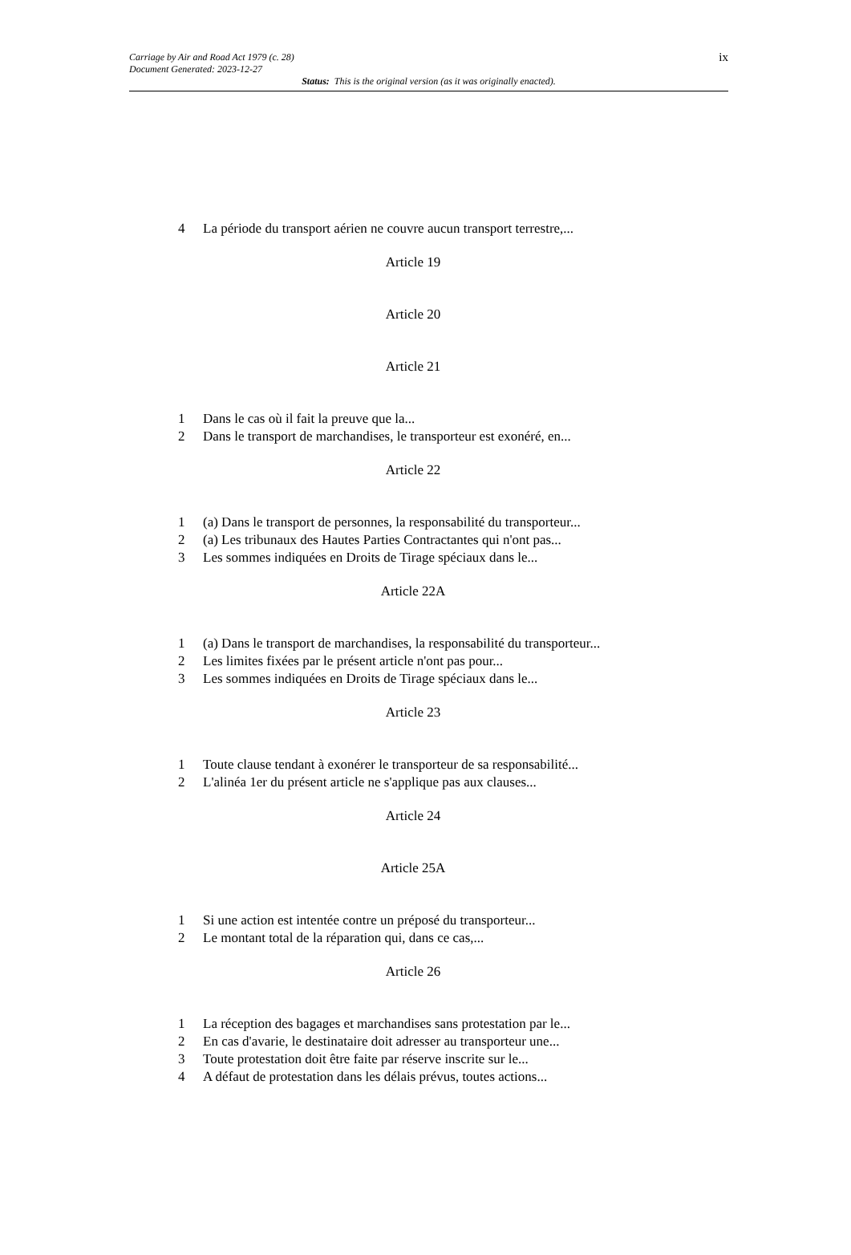ix Carriage by Air and Road Act 1979 (c. 28)
Document Generated: 2023-12-27
Status: This is the original version (as it was originally enacted).
4 La période du transport aérien ne couvre aucun transport terrestre,...
Article 19
Article 20
Article 21
1 Dans le cas où il fait la preuve que la...
2 Dans le transport de marchandises, le transporteur est exonéré, en...
Article 22
1 (a) Dans le transport de personnes, la responsabilité du transporteur...
2 (a) Les tribunaux des Hautes Parties Contractantes qui n'ont pas...
3 Les sommes indiquées en Droits de Tirage spéciaux dans le...
Article 22A
1 (a) Dans le transport de marchandises, la responsabilité du transporteur...
2 Les limites fixées par le présent article n'ont pas pour...
3 Les sommes indiquées en Droits de Tirage spéciaux dans le...
Article 23
1 Toute clause tendant à exonérer le transporteur de sa responsabilité...
2 L'alinéa 1er du présent article ne s'applique pas aux clauses...
Article 24
Article 25A
1 Si une action est intentée contre un préposé du transporteur...
2 Le montant total de la réparation qui, dans ce cas,...
Article 26
1 La réception des bagages et marchandises sans protestation par le...
2 En cas d'avarie, le destinataire doit adresser au transporteur une...
3 Toute protestation doit être faite par réserve inscrite sur le...
4 A défaut de protestation dans les délais prévus, toutes actions...